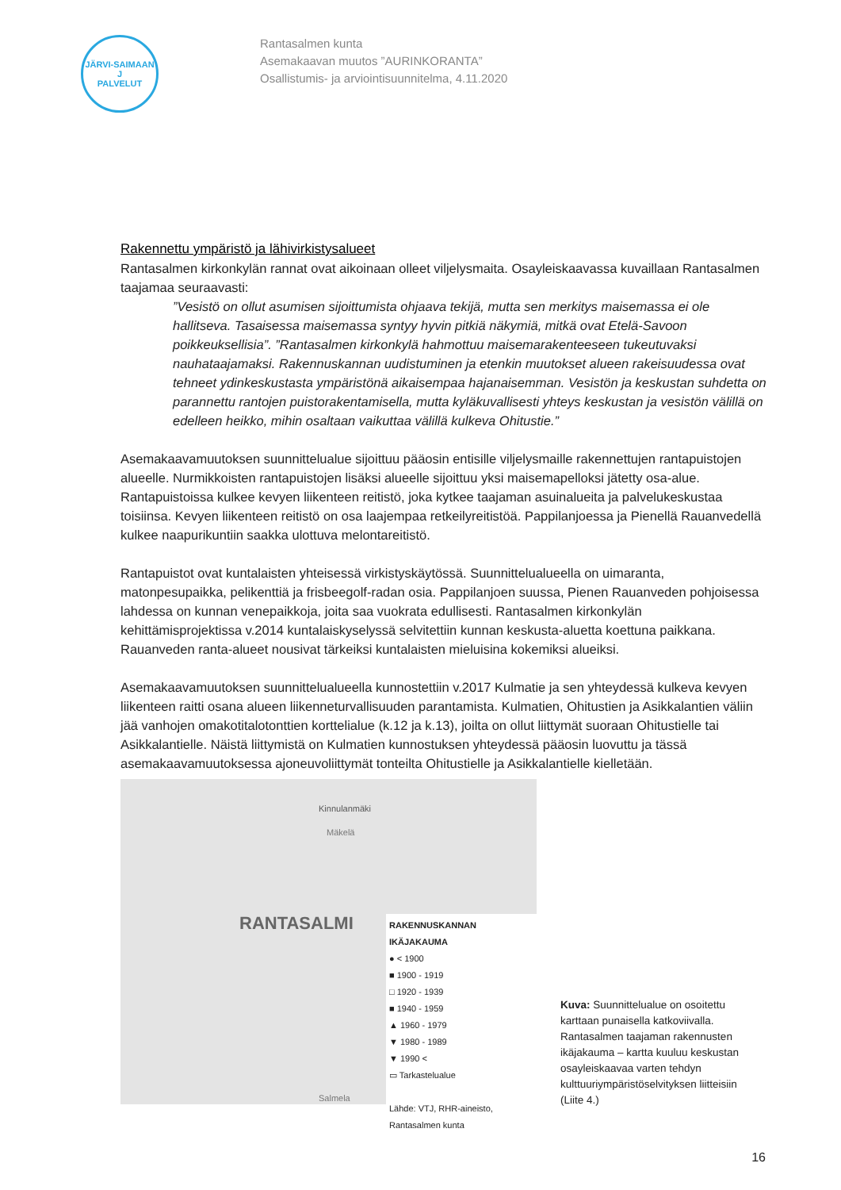JÄRVI-SAIMAAN
J
PALVELUT
Rantasalmen kunta
Asemakaavan muutos ”AURINKORANTA”
Osallistumis- ja arviointisuunnitelma, 4.11.2020
Rakennettu ympäristö ja lähivirkistysalueet
Rantasalmen kirkonkylän rannat ovat aikoinaan olleet viljelysmaita. Osayleiskaavassa kuvaillaan Rantasalmen taajamaa seuraavasti:
”Vesistö on ollut asumisen sijoittumista ohjaava tekijä, mutta sen merkitys maisemassa ei ole hallitseva. Tasaisessa maisemassa syntyy hyvin pitkiä näkymiä, mitkä ovat Etelä-Savoon poikkeuksellisia”. ”Rantasalmen kirkonkylä hahmottuu maisemarakenteeseen tukeutuvaksi nauhataajamaksi. Rakennuskannan uudistuminen ja etenkin muutokset alueen rakeisuudessa ovat tehneet ydinkeskustasta ympäristönä aikaisempaa hajanaisemman. Vesistön ja keskustan suhdetta on parannettu rantojen puistorakentamisella, mutta kyläkuvallisesti yhteys keskustan ja vesistön välillä on edelleen heikko, mihin osaltaan vaikuttaa välillä kulkeva Ohitustie.”
Asemakaavamuutoksen suunnittelualue sijoittuu pääosin entisille viljelysmaille rakennettujen rantapuistojen alueelle. Nurmikkoisten rantapuistojen lisäksi alueelle sijoittuu yksi maisemapelloksi jätetty osa-alue. Rantapuistoissa kulkee kevyen liikenteen reitistö, joka kytkee taajaman asuinalueita ja palvelukeskustaa toisiinsa. Kevyen liikenteen reitistö on osa laajempaa retkeilyreitistöä. Pappilanjoessa ja Pienellä Rauanvedellä kulkee naapurikuntiin saakka ulottuva melontareitistö.
Rantapuistot ovat kuntalaisten yhteisessä virkistyskäytössä. Suunnittelualueella on uimaranta, matonpesupaikka, pelikenttiä ja frisbeegolf-radan osia. Pappilanjoen suussa, Pienen Rauanveden pohjoisessa lahdessa on kunnan venepaikkoja, joita saa vuokrata edullisesti. Rantasalmen kirkonkylän kehittämisprojektissa v.2014 kuntalaiskyselyssä selvitettiin kunnan keskusta-aluetta koettuna paikkana. Rauanveden ranta-alueet nousivat tärkeiksi kuntalaisten mieluisina kokemiksi alueiksi.
Asemakaavamuutoksen suunnittelualueella kunnostettiin v.2017 Kulmatie ja sen yhteydessä kulkeva kevyen liikenteen raitti osana alueen liikenneturvallisuuden parantamista. Kulmatien, Ohitustien ja Asikkalantien väliin jää vanhojen omakotitalotonttien korttelialue (k.12 ja k.13), joilta on ollut liittymät suoraan Ohitustielle tai Asikkalantielle. Näistä liittymistä on Kulmatien kunnostuksen yhteydessä pääosin luovuttu ja tässä asemakaavamuutoksessa ajoneuvoliittymät tonteilta Ohitustielle ja Asikkalantielle kielletään.
Kinnulanmäki
Mäkelä
RANTASALMI
RAKENNUSKANNAN IKÄJAKAUMA
● < 1900
■ 1900 - 1919
□ 1920 - 1939
■ 1940 - 1959
▲ 1960 - 1979
▼ 1980 - 1989
▼ 1990 <
▭ Tarkastelualue
Lähde: VTJ, RHR-aineisto,
Rantasalmen kunta
Salmela
Kuva: Suunnittelualue on osoitettu karttaan punaisella katkoviivalla. Rantasalmen taajaman rakennusten ikäjakauma – kartta kuuluu keskustan osayleiskaavaa varten tehdyn kulttuuriympäristöselvityksen liitteisiin (Liite 4.)
16